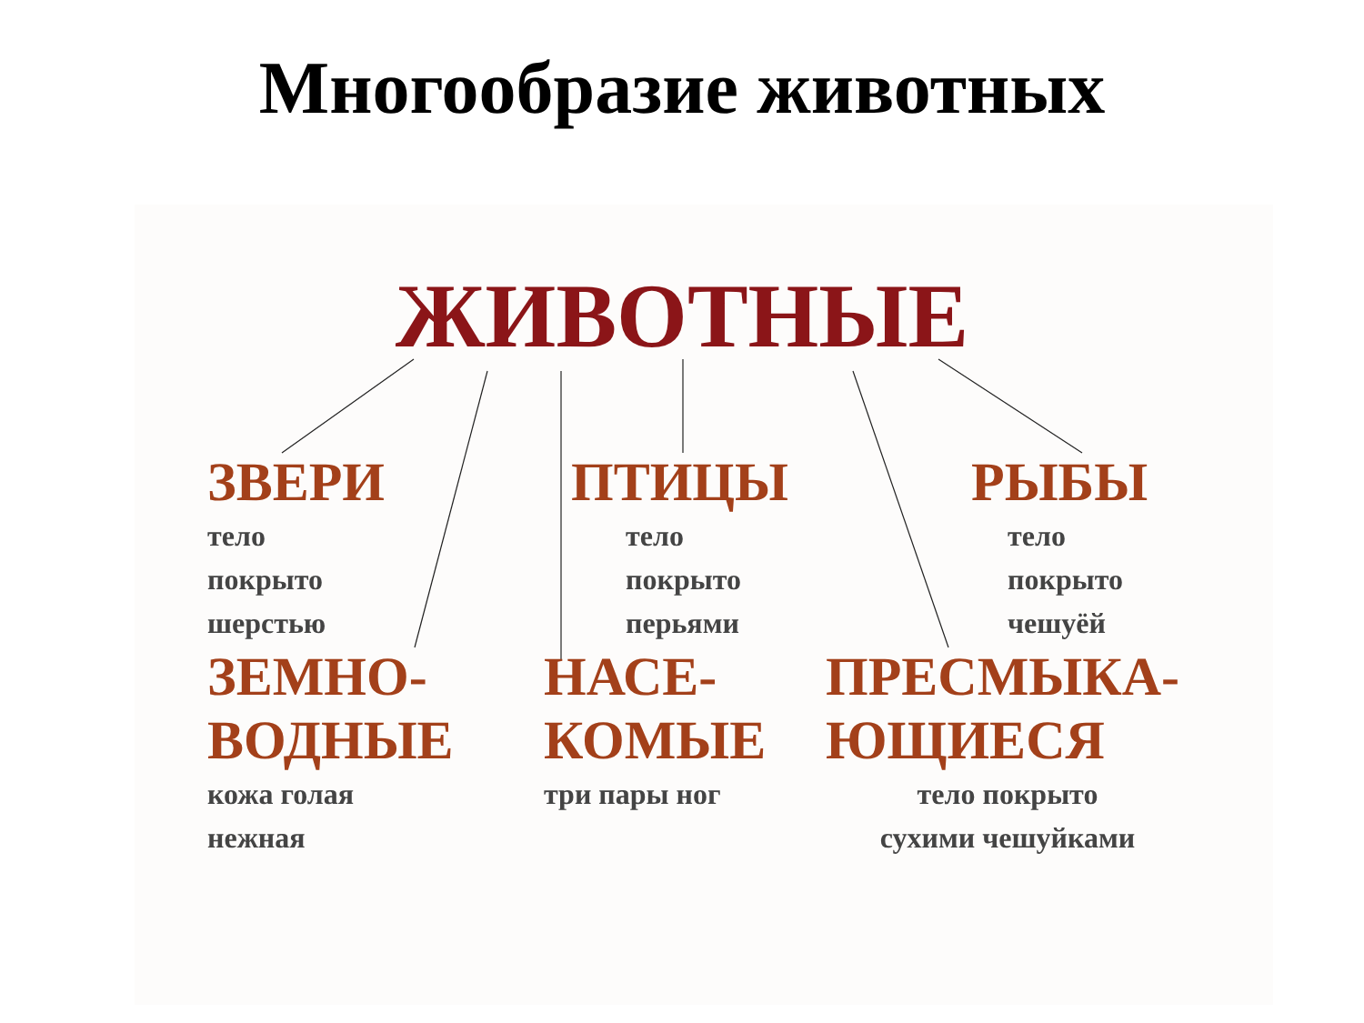Многообразие животных
ЖИВОТНЫЕ
ЗВЕРИ
тело
покрыто
шерстью
ПТИЦЫ
тело
покрыто
перьями
РЫБЫ
тело
покрыто
чешуёй
ЗЕМНО-
ВОДНЫЕ
кожа голая
нежная
НАСЕ-
КОМЫЕ
три пары ног
ПРЕСМЫКА-
ЮЩИЕСЯ
тело покрыто
сухими чешуйками